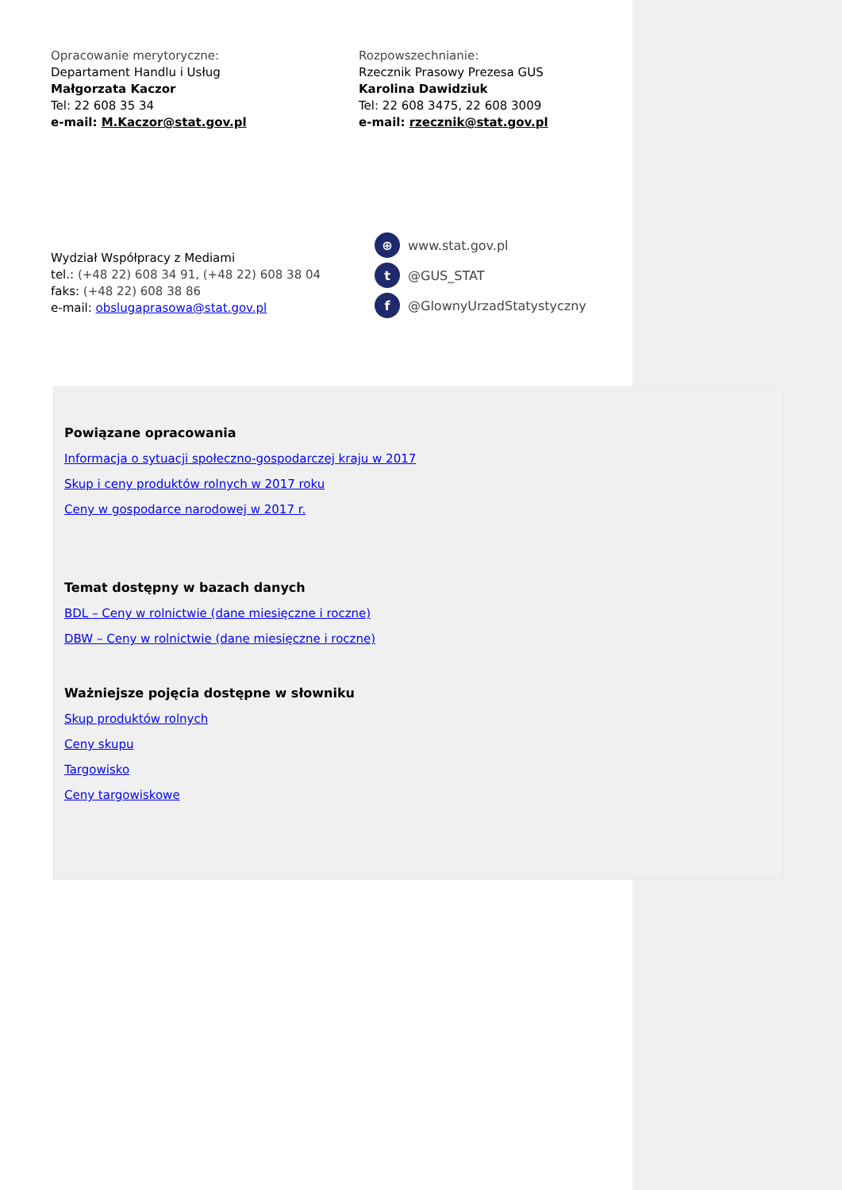Opracowanie merytoryczne:
Departament Handlu i Usług
Małgorzata Kaczor
Tel: 22 608 35 34
e-mail: M.Kaczor@stat.gov.pl
Rozpowszechnianie:
Rzecznik Prasowy Prezesa GUS
Karolina Dawidziuk
Tel: 22 608 3475, 22 608 3009
e-mail: rzecznik@stat.gov.pl
Wydział Współpracy z Mediami
tel.: (+48 22) 608 34 91, (+48 22) 608 38 04
faks: (+48 22) 608 38 86
e-mail: obslugaprasowa@stat.gov.pl
⊕ www.stat.gov.pl
t @GUS_STAT
f @GlownyUrzadStatystyczny
Powiązane opracowania
Informacja o sytuacji społeczno-gospodarczej kraju w 2017
Skup i ceny produktów rolnych w 2017 roku
Ceny w gospodarce narodowej w 2017 r.
Temat dostępny w bazach danych
BDL – Ceny w rolnictwie (dane miesięczne i roczne)
DBW – Ceny w rolnictwie (dane miesięczne i roczne)
Ważniejsze pojęcia dostępne w słowniku
Skup produktów rolnych
Ceny skupu
Targowisko
Ceny targowiskowe